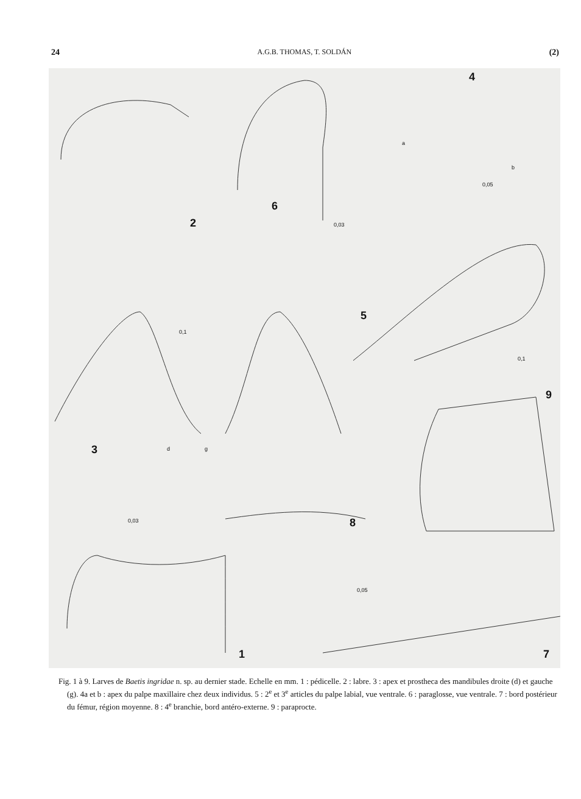24 A.G.B. THOMAS, T. SOLDÁN (2)
4
a
b
0,05
6
0,03 2
0,1
5
0,1
9
3 d g
0,03 8
0,05
1 7
Fig. 1 à 9. Larves de Baetis ingridae n. sp. au dernier stade. Echelle en mm. 1 : pédicelle. 2 : labre. 3 : apex et prostheca des mandibules droite (d) et gauche (g). 4a et b : apex du palpe maxillaire chez deux individus. 5 : 2<sup>e</sup> et 3<sup>e</sup> articles du palpe labial, vue ventrale. 6 : paraglosse, vue ventrale. 7 : bord postérieur du fémur, région moyenne. 8 : 4<sup>e</sup> branchie, bord antéro-externe. 9 : paraprocte.